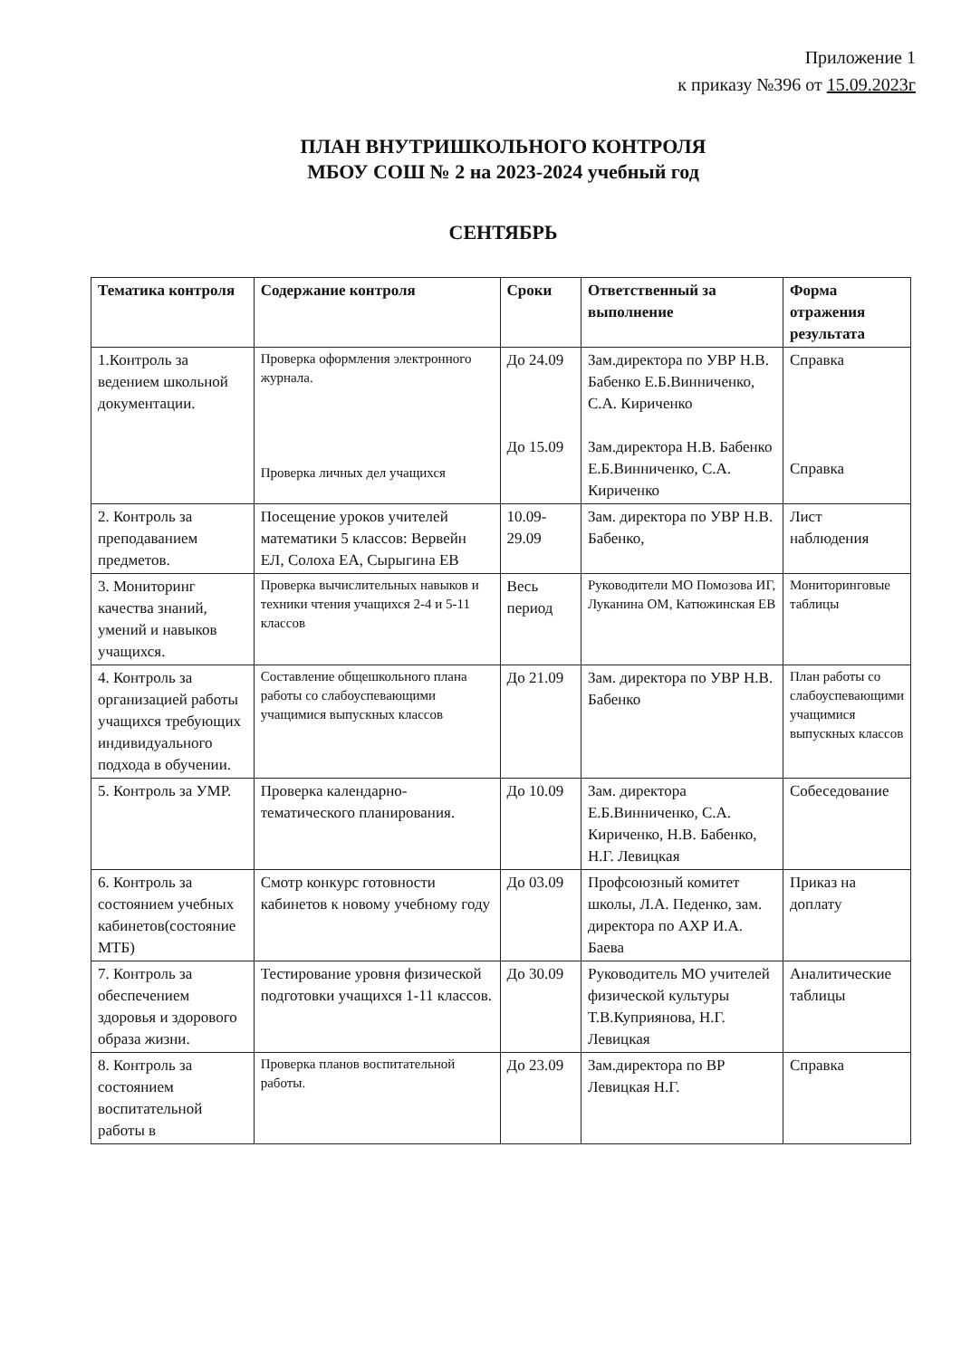Приложение 1
к приказу №396 от 15.09.2023г
ПЛАН ВНУТРИШКОЛЬНОГО КОНТРОЛЯ
МБОУ СОШ № 2 на 2023-2024 учебный год
СЕНТЯБРЬ
| Тематика контроля | Содержание контроля | Сроки | Ответственный за выполнение | Форма отражения результата |
| --- | --- | --- | --- | --- |
| 1.Контроль за ведением школьной документации. | Проверка оформления электронного журнала. Проверка личных дел учащихся | До 24.09 До 15.09 | Зам.директора по УВР Н.В. Бабенко Е.Б.Винниченко, С.А. Кириченко Зам.директора Н.В. Бабенко Е.Б.Винниченко, С.А. Кириченко | Справка Справка |
| 2. Контроль за преподаванием предметов. | Посещение уроков учителей математики 5 классов: Вервейн ЕЛ, Солоха ЕА, Сырыгина ЕВ | 10.09-29.09 | Зам. директора по УВР Н.В. Бабенко, | Лист наблюдения |
| 3. Мониторинг качества знаний, умений и навыков учащихся. | Проверка вычислительных навыков и техники чтения учащихся 2-4 и 5-11 классов | Весь период | Руководители МО Помозова ИГ, Луканина ОМ, Катюжинская ЕВ | Мониторинговые таблицы |
| 4. Контроль за организацией работы учащихся требующих индивидуального подхода в обучении. | Составление общешкольного плана работы со слабоуспевающими учащимися выпускных классов | До 21.09 | Зам. директора по УВР Н.В. Бабенко | План работы со слабоуспевающими учащимися выпускных классов |
| 5. Контроль за УМР. | Проверка календарно-тематического планирования. | До 10.09 | Зам. директора Е.Б.Винниченко, С.А. Кириченко, Н.В. Бабенко, Н.Г. Левицкая | Собеседование |
| 6. Контроль за состоянием учебных кабинетов(состояние МТБ) | Смотр конкурс готовности кабинетов к новому учебному году | До 03.09 | Профсоюзный комитет школы, Л.А. Педенко, зам. директора по АХР И.А. Баева | Приказ на доплату |
| 7. Контроль за обеспечением здоровья и здорового образа жизни. | Тестирование уровня физической подготовки учащихся 1-11 классов. | До 30.09 | Руководитель МО учителей физической культуры Т.В.Куприянова, Н.Г. Левицкая | Аналитические таблицы |
| 8. Контроль за состоянием воспитательной работы в | Проверка планов воспитательной работы. | До 23.09 | Зам.директора по ВР Левицкая Н.Г. | Справка |